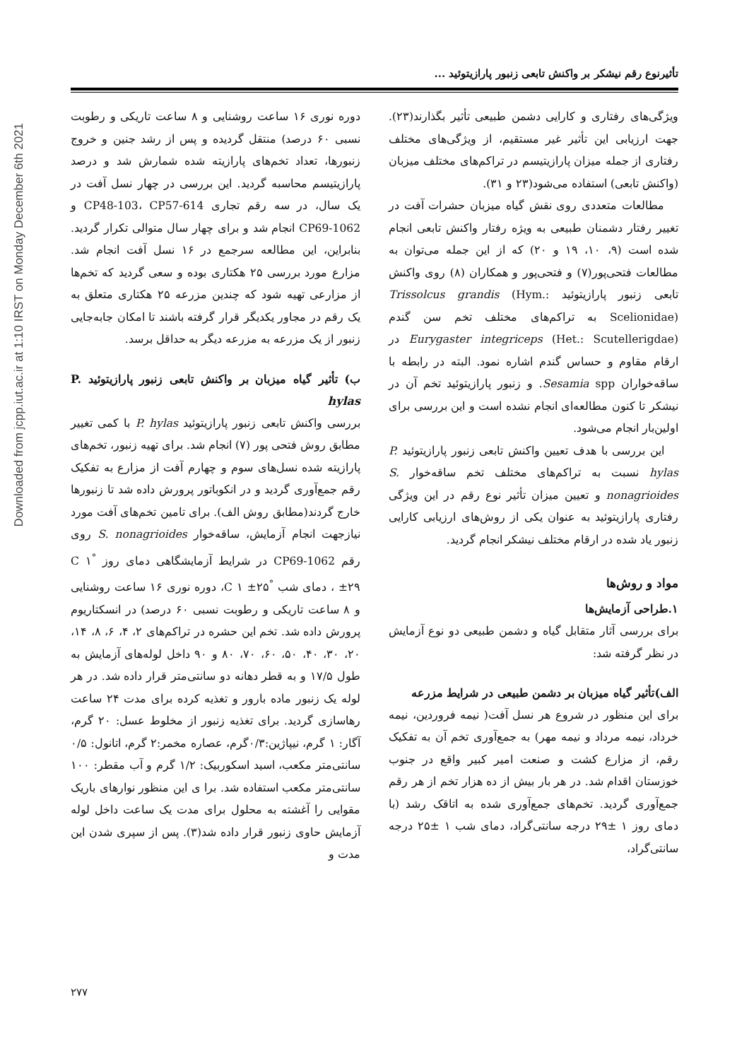Downloaded from jcpp.iut.ac.ir at 1:10 IRST on Monday December 6th 2021
تأثیرنوع رقم نیشکر بر واکنش تابعی زنبور پارازیتوئید ...
ویژگی‌های رفتاری و کارایی دشمن طبیعی تأثیر بگذارند(۲۳). جهت ارزیابی این تأثیر غیر مستقیم، از ویژگی‌های مختلف رفتاری از جمله میزان پارازیتیسم در تراکم‌های مختلف میزبان (واکنش تابعی) استفاده می‌شود(۲۳ و ۳۱).
مطالعات متعددی روی نقش گیاه میزبان حشرات آفت در تغییر رفتار دشمنان طبیعی به ویژه رفتار واکنش تابعی انجام شده است (۹، ۱۰، ۱۹ و ۲۰) که از این جمله می‌توان به مطالعات فتحی‌پور(۷) و فتحی‌پور و همکاران (۸) روی واکنش تابعی زنبور پارازیتوئید Trissolcus grandis (Hym.: Scelionidae) به تراکم‌های مختلف تخم سن گندم Eurygaster integriceps (Het.: Scutellerigdae) در ارقام مقاوم و حساس گندم اشاره نمود. البته در رابطه با ساقه‌خواران Sesamia spp. و زنبور پارازیتوئید تخم آن در نیشکر تا کنون مطالعه‌ای انجام نشده است و این بررسی برای اولین‌بار انجام می‌شود.
این بررسی با هدف تعیین واکنش تابعی زنبور پارازیتوئید P. hylas نسبت به تراکم‌های مختلف تخم ساقه‌خوار S. nonagrioides و تعیین میزان تأثیر نوع رقم در این ویژگی رفتاری پارازیتوئید به عنوان یکی از روش‌های ارزیابی کارایی زنبور یاد شده در ارقام مختلف نیشکر انجام گردید.
مواد و روش‌ها
۱.طراحی آزمایش‌ها
برای بررسی آثار متقابل گیاه و دشمن طبیعی دو نوع آزمایش در نظر گرفته شد:
الف)تأثیر گیاه میزبان بر دشمن طبیعی در شرایط مزرعه
برای این منظور در شروع هر نسل آفت( نیمه فروردین، نیمه خرداد، نیمه مرداد و نیمه مهر) به جمع‌آوری تخم آن به تفکیک رقم، از مزارع کشت و صنعت امیر کبیر واقع در جنوب خوزستان اقدام شد. در هر بار بیش از ده هزار تخم از هر رقم جمع‌آوری گردید. تخم‌های جمع‌آوری شده به اتاقک رشد (با دمای روز ۱ ±۲۹ درجه سانتی‌گراد، دمای شب ۱ ±۲۵ درجه سانتی‌گراد،
دوره نوری ۱۶ ساعت روشنایی و ۸ ساعت تاریکی و رطوبت نسبی ۶۰ درصد) منتقل گردیده و پس از رشد جنین و خروج زنبورها، تعداد تخم‌های پارازیته شده شمارش شد و درصد پارازیتیسم محاسبه گردید. این بررسی در چهار نسل آفت در یک سال، در سه رقم تجاری CP48-103، CP57-614 و CP69-1062 انجام شد و برای چهار سال متوالی تکرار گردید. بنابراین، این مطالعه سرجمع در ۱۶ نسل آفت انجام شد. مزارع مورد بررسی ۲۵ هکتاری بوده و سعی گردید که تخم‌ها از مزارعی تهیه شود که چندین مزرعه ۲۵ هکتاری متعلق به یک رقم در مجاور یکدیگر قرار گرفته باشند تا امکان جابه‌جایی زنبور از یک مزرعه به مزرعه دیگر به حداقل برسد.
ب) تأثیر گیاه میزبان بر واکنش تابعی زنبور پارازیتوئید P. hylas
بررسی واکنش تابعی زنبور پارازیتوئید P. hylas با کمی تغییر مطابق روش فتحی پور (۷) انجام شد. برای تهیه زنبور، تخم‌های پارازیته شده نسل‌های سوم و چهارم آفت از مزارع به تفکیک رقم جمع‌آوری گردید و در انکوباتور پرورش داده شد تا زنبورها خارج گردند(مطابق روش الف). برای تامین تخم‌های آفت مورد نیازجهت انجام آزمایش، ساقه‌خوار S. nonagrioides روی رقم CP69-1062 در شرایط آزمایشگاهی دمای روز <sup>°</sup>C ۱ ±۲۹ ، دمای شب <sup>°</sup>C ۱ ±۲۵، دوره نوری ۱۶ ساعت روشنایی و ۸ ساعت تاریکی و رطوبت نسبی ۶۰ درصد) در انسکتاریوم پرورش داده شد. تخم این حشره در تراکم‌های ۲، ۴، ۶، ۸، ۱۴، ۲۰، ۳۰، ۴۰، ۵۰، ۶۰، ۷۰، ۸۰ و ۹۰ داخل لوله‌های آزمایش به طول ۱۷/۵ و به قطر دهانه دو سانتی‌متر قرار داده شد. در هر لوله یک زنبور ماده بارور و تغذیه کرده برای مدت ۲۴ ساعت رهاسازی گردید. برای تغذیه زنبور از مخلوط عسل: ۲۰ گرم، آگار: ۱ گرم، نیپاژین:۰/۳گرم، عصاره مخمر:۲ گرم، اتانول: ۰/۵ سانتی‌متر مکعب، اسید اسکوربیک: ۱/۲ گرم و آب مقطر: ۱۰۰ سانتی‌متر مکعب استفاده شد. برا ی این منظور نوارهای باریک مقوایی را آغشته به محلول برای مدت یک ساعت داخل لوله آزمایش حاوی زنبور قرار داده شد(۳). پس از سپری شدن این مدت و
۲۷۷